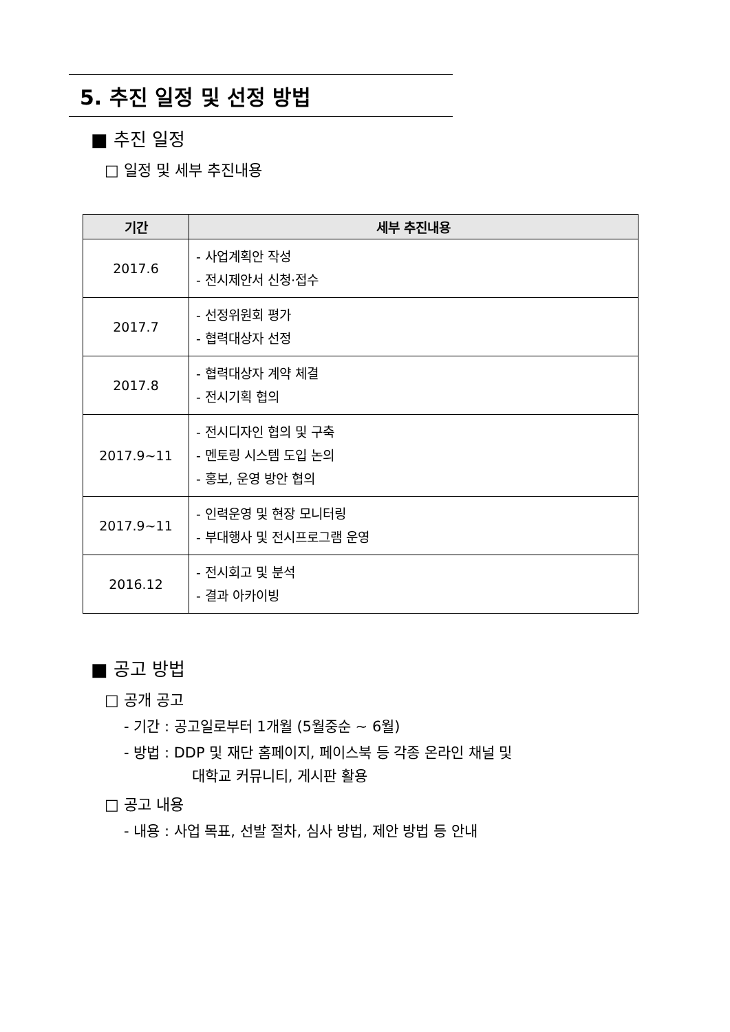5. 추진 일정 및 선정 방법
■ 추진 일정
□ 일정 및 세부 추진내용
| 기간 | 세부 추진내용 |
| --- | --- |
| 2017.6 | - 사업계획안 작성 - 전시제안서 신청·접수 |
| 2017.7 | - 선정위원회 평가 - 협력대상자 선정 |
| 2017.8 | - 협력대상자 계약 체결 - 전시기획 협의 |
| 2017.9~11 | - 전시디자인 협의 및 구축 - 멘토링 시스템 도입 논의 - 홍보, 운영 방안 협의 |
| 2017.9~11 | - 인력운영 및 현장 모니터링 - 부대행사 및 전시프로그램 운영 |
| 2016.12 | - 전시회고 및 분석 - 결과 아카이빙 |
■ 공고 방법
□ 공개 공고
- 기간 : 공고일로부터 1개월 (5월중순 ~ 6월)
- 방법 : DDP 및 재단 홈페이지, 페이스북 등 각종 온라인 채널 및
대학교 커뮤니티, 게시판 활용
□ 공고 내용
- 내용 : 사업 목표, 선발 절차, 심사 방법, 제안 방법 등 안내